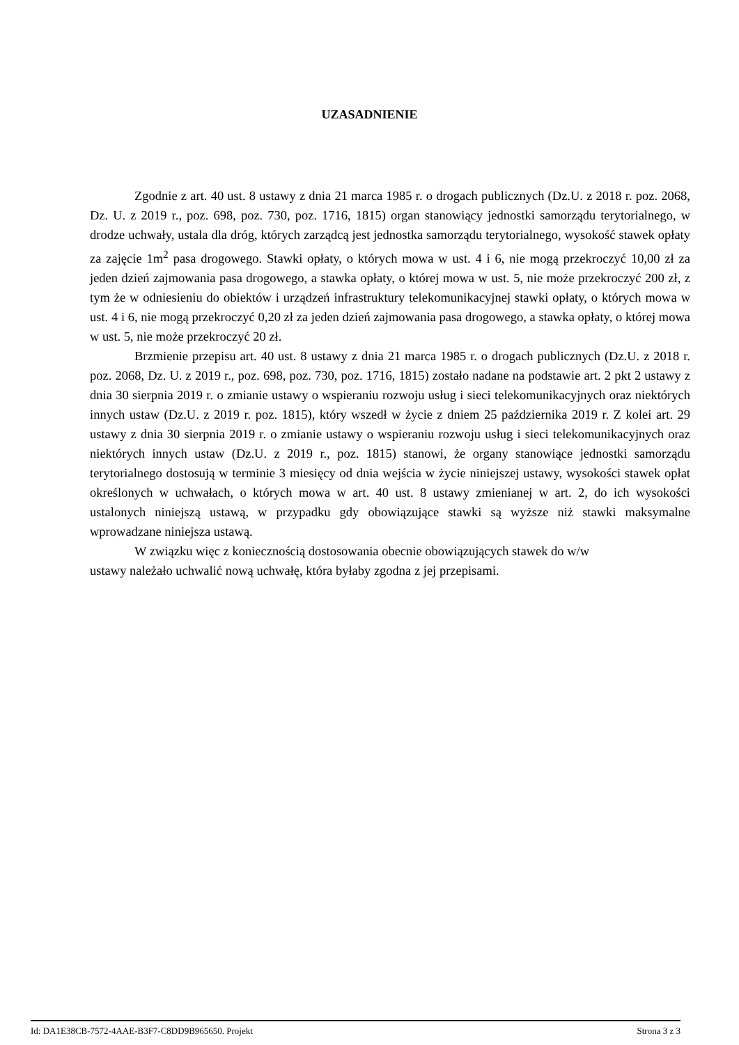UZASADNIENIE
Zgodnie z art. 40 ust. 8 ustawy z dnia 21 marca 1985 r. o drogach publicznych (Dz.U. z 2018 r. poz. 2068, Dz. U. z 2019 r., poz. 698, poz. 730, poz. 1716, 1815) organ stanowiący jednostki samorządu terytorialnego, w drodze uchwały, ustala dla dróg, których zarządcą jest jednostka samorządu terytorialnego, wysokość stawek opłaty za zajęcie 1m<sup>2</sup> pasa drogowego. Stawki opłaty, o których mowa w ust. 4 i 6, nie mogą przekroczyć 10,00 zł za jeden dzień zajmowania pasa drogowego, a stawka opłaty, o której mowa w ust. 5, nie może przekroczyć 200 zł, z tym że w odniesieniu do obiektów i urządzeń infrastruktury telekomunikacyjnej stawki opłaty, o których mowa w ust. 4 i 6, nie mogą przekroczyć 0,20 zł za jeden dzień zajmowania pasa drogowego, a stawka opłaty, o której mowa w ust. 5, nie może przekroczyć 20 zł.
Brzmienie przepisu art. 40 ust. 8 ustawy z dnia 21 marca 1985 r. o drogach publicznych (Dz.U. z 2018 r. poz. 2068, Dz. U. z 2019 r., poz. 698, poz. 730, poz. 1716, 1815) zostało nadane na podstawie art. 2 pkt 2 ustawy z dnia 30 sierpnia 2019 r. o zmianie ustawy o wspieraniu rozwoju usług i sieci telekomunikacyjnych oraz niektórych innych ustaw (Dz.U. z 2019 r. poz. 1815), który wszedł w życie z dniem 25 października 2019 r. Z kolei art. 29 ustawy z dnia 30 sierpnia 2019 r. o zmianie ustawy o wspieraniu rozwoju usług i sieci telekomunikacyjnych oraz niektórych innych ustaw (Dz.U. z 2019 r., poz. 1815) stanowi, że organy stanowiące jednostki samorządu terytorialnego dostosują w terminie 3 miesięcy od dnia wejścia w życie niniejszej ustawy, wysokości stawek opłat określonych w uchwałach, o których mowa w art. 40 ust. 8 ustawy zmienianej w art. 2, do ich wysokości ustalonych niniejszą ustawą, w przypadku gdy obowiązujące stawki są wyższe niż stawki maksymalne wprowadzane niniejsza ustawą.
W związku więc z koniecznością dostosowania obecnie obowiązujących stawek do w/w
ustawy należało uchwalić nową uchwałę, która byłaby zgodna z jej przepisami.
Id: DA1E38CB-7572-4AAE-B3F7-C8DD9B965650. Projekt Strona 3 z 3